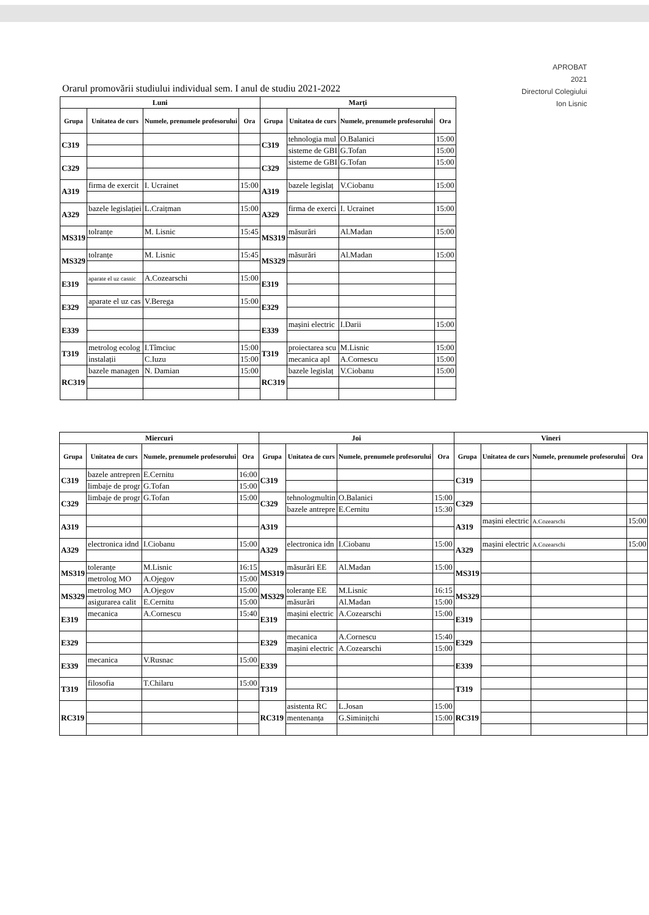APROBAT
2021
Directorul Colegiului
Ion Lisnic
Orarul promovării studiului individual sem. I anul de studiu 2021-2022
| Luni | | | | Marți | | | |
| --- | --- | --- | --- | --- | --- | --- | --- |
| Grupa | Unitatea de curs | Numele, prenumele profesorului | Ora | Grupa | Unitatea de curs | Numele, prenumele profesorului | Ora |
| C319 | | | | C319 | tehnologia mul | O.Balanici | 15:00 |
| | | | | | sisteme de GBI | G.Tofan | 15:00 |
| C329 | | | | C329 | sisteme de GBI | G.Tofan | 15:00 |
| A319 | firma de exercit | I. Ucrainet | 15:00 | A319 | bazele legislaț | V.Ciobanu | 15:00 |
| A329 | bazele legislației | L.Craițman | 15:00 | A329 | firma de exerci | I. Ucrainet | 15:00 |
| MS319 | tolranțe | M. Lisnic | 15:45 | MS319 | măsurări | Al.Madan | 15:00 |
| MS329 | tolranțe | M. Lisnic | 15:45 | MS329 | măsurări | Al.Madan | 15:00 |
| E319 | aparate el uz casnic | A.Cozearschi | 15:00 | E319 | | | |
| E329 | aparate el uz cas | V.Berega | 15:00 | E329 | | | |
| E339 | | | | E339 | mașini electric | I.Darii | 15:00 |
| T319 | metrolog ecolog | I.Tîmciuc | 15:00 | T319 | proiectarea scu | M.Lisnic | 15:00 |
| | instalații | C.Iuzu | 15:00 | | mecanica apl | A.Cornescu | 15:00 |
| RC319 | bazele managen | N. Damian | 15:00 | RC319 | bazele legislaț | V.Ciobanu | 15:00 |
| Miercuri | | | | Joi | | | | Vineri | | | |
| --- | --- | --- | --- | --- | --- | --- | --- | --- | --- | --- | --- |
| Grupa | Unitatea de curs | Numele, prenumele profesorului | Ora | Grupa | Unitatea de curs | Numele, prenumele profesorului | Ora | Grupa | Unitatea de curs | Numele, prenumele profesorului | Ora |
| C319 | bazele antrepren | E.Cernitu | 16:00 | C319 | | | | C319 | | | |
| | limbaje de progr | G.Tofan | 15:00 | | | | | | | | |
| C329 | limbaje de progr | G.Tofan | 15:00 | C329 | tehnologmultin | O.Balanici | 15:00 | C329 | | | |
| | | | | | bazele antrepre | E.Cernitu | 15:30 | | | | |
| A319 | | | | A319 | | | | A319 | mașini electric | A.Cozearschi | 15:00 |
| A329 | electronica idnd | I.Ciobanu | 15:00 | A329 | electronica idn | I.Ciobanu | 15:00 | A329 | mașini electric | A.Cozearschi | 15:00 |
| MS319 | toleranțe | M.Lisnic | 16:15 | MS319 | măsurări EE | Al.Madan | 15:00 | MS319 | | | |
| | metrolog MO | A.Ojegov | 15:00 | | | | | | | | |
| MS329 | metrolog MO | A.Ojegov | 15:00 | MS329 | toleranțe EE | M.Lisnic | 16:15 | MS329 | | | |
| | asigurarea calit | E.Cernitu | 15:00 | | măsurări | Al.Madan | 15:00 | | | | |
| E319 | mecanica | A.Cornescu | 15:40 | E319 | mașini electric | A.Cozearschi | 15:00 | E319 | | | |
| E329 | | | | E329 | mecanica | A.Cornescu | 15:40 | E329 | | | |
| | | | | | mașini electric | A.Cozearschi | 15:00 | | | | |
| E339 | mecanica | V.Rusnac | 15:00 | E339 | | | | E339 | | | |
| T319 | filosofia | T.Chilaru | 15:00 | T319 | | | | T319 | | | |
| RC319 | | | | RC319 | asistenta RC | L.Josan | 15:00 | RC319 | | | |
| | | | | | mentenanța | G.Siminițchi | 15:00 | | | | |